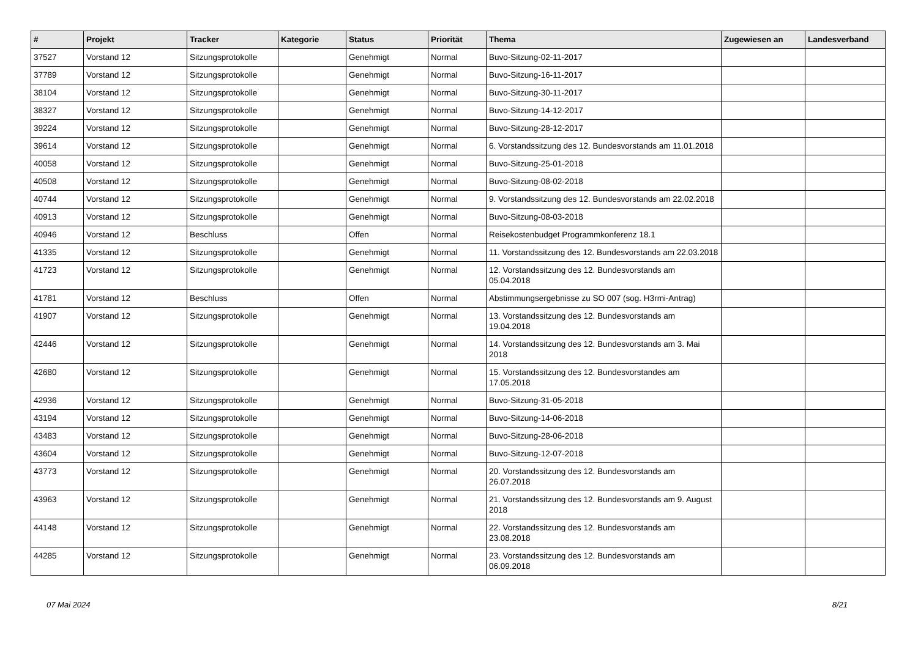| # | Projekt | Tracker | Kategorie | Status | Priorität | Thema | Zugewiesen an | Landesverband |
| --- | --- | --- | --- | --- | --- | --- | --- | --- |
| 37527 | Vorstand 12 | Sitzungsprotokolle | | Genehmigt | Normal | Buvo-Sitzung-02-11-2017 | | |
| 37789 | Vorstand 12 | Sitzungsprotokolle | | Genehmigt | Normal | Buvo-Sitzung-16-11-2017 | | |
| 38104 | Vorstand 12 | Sitzungsprotokolle | | Genehmigt | Normal | Buvo-Sitzung-30-11-2017 | | |
| 38327 | Vorstand 12 | Sitzungsprotokolle | | Genehmigt | Normal | Buvo-Sitzung-14-12-2017 | | |
| 39224 | Vorstand 12 | Sitzungsprotokolle | | Genehmigt | Normal | Buvo-Sitzung-28-12-2017 | | |
| 39614 | Vorstand 12 | Sitzungsprotokolle | | Genehmigt | Normal | 6. Vorstandssitzung des 12. Bundesvorstands am 11.01.2018 | | |
| 40058 | Vorstand 12 | Sitzungsprotokolle | | Genehmigt | Normal | Buvo-Sitzung-25-01-2018 | | |
| 40508 | Vorstand 12 | Sitzungsprotokolle | | Genehmigt | Normal | Buvo-Sitzung-08-02-2018 | | |
| 40744 | Vorstand 12 | Sitzungsprotokolle | | Genehmigt | Normal | 9. Vorstandssitzung des 12. Bundesvorstands am 22.02.2018 | | |
| 40913 | Vorstand 12 | Sitzungsprotokolle | | Genehmigt | Normal | Buvo-Sitzung-08-03-2018 | | |
| 40946 | Vorstand 12 | Beschluss | | Offen | Normal | Reisekostenbudget Programmkonferenz 18.1 | | |
| 41335 | Vorstand 12 | Sitzungsprotokolle | | Genehmigt | Normal | 11. Vorstandssitzung des 12. Bundesvorstands am 22.03.2018 | | |
| 41723 | Vorstand 12 | Sitzungsprotokolle | | Genehmigt | Normal | 12. Vorstandssitzung des 12. Bundesvorstands am 05.04.2018 | | |
| 41781 | Vorstand 12 | Beschluss | | Offen | Normal | Abstimmungsergebnisse zu SO 007 (sog. H3rmi-Antrag) | | |
| 41907 | Vorstand 12 | Sitzungsprotokolle | | Genehmigt | Normal | 13. Vorstandssitzung des 12. Bundesvorstands am 19.04.2018 | | |
| 42446 | Vorstand 12 | Sitzungsprotokolle | | Genehmigt | Normal | 14. Vorstandssitzung des 12. Bundesvorstands am 3. Mai 2018 | | |
| 42680 | Vorstand 12 | Sitzungsprotokolle | | Genehmigt | Normal | 15. Vorstandssitzung des 12. Bundesvorstandes am 17.05.2018 | | |
| 42936 | Vorstand 12 | Sitzungsprotokolle | | Genehmigt | Normal | Buvo-Sitzung-31-05-2018 | | |
| 43194 | Vorstand 12 | Sitzungsprotokolle | | Genehmigt | Normal | Buvo-Sitzung-14-06-2018 | | |
| 43483 | Vorstand 12 | Sitzungsprotokolle | | Genehmigt | Normal | Buvo-Sitzung-28-06-2018 | | |
| 43604 | Vorstand 12 | Sitzungsprotokolle | | Genehmigt | Normal | Buvo-Sitzung-12-07-2018 | | |
| 43773 | Vorstand 12 | Sitzungsprotokolle | | Genehmigt | Normal | 20. Vorstandssitzung des 12. Bundesvorstands am 26.07.2018 | | |
| 43963 | Vorstand 12 | Sitzungsprotokolle | | Genehmigt | Normal | 21. Vorstandssitzung des 12. Bundesvorstands am 9. August 2018 | | |
| 44148 | Vorstand 12 | Sitzungsprotokolle | | Genehmigt | Normal | 22. Vorstandssitzung des 12. Bundesvorstands am 23.08.2018 | | |
| 44285 | Vorstand 12 | Sitzungsprotokolle | | Genehmigt | Normal | 23. Vorstandssitzung des 12. Bundesvorstands am 06.09.2018 | | |
07 Mai 2024 8/21